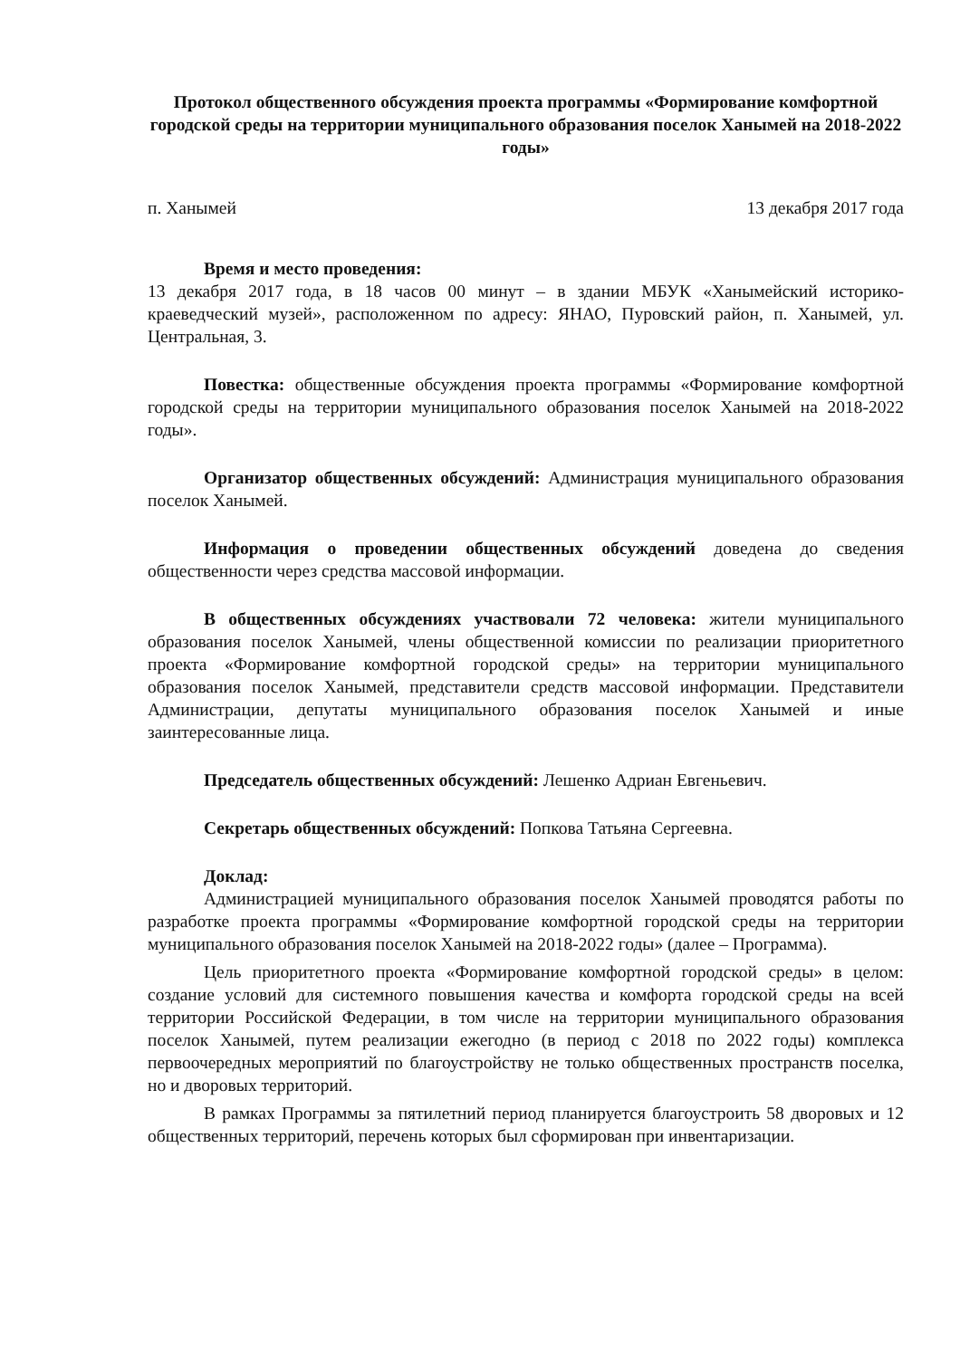Протокол общественного обсуждения проекта программы «Формирование комфортной городской среды на территории муниципального образования поселок Ханымей на 2018-2022 годы»
п. Ханымей 13 декабря 2017 года
Время и место проведения:
13 декабря 2017 года, в 18 часов 00 минут – в здании МБУК «Ханымейский историко-краеведческий музей», расположенном по адресу: ЯНАО, Пуровский район, п. Ханымей, ул. Центральная, 3.
Повестка: общественные обсуждения проекта программы «Формирование комфортной городской среды на территории муниципального образования поселок Ханымей на 2018-2022 годы».
Организатор общественных обсуждений: Администрация муниципального образования поселок Ханымей.
Информация о проведении общественных обсуждений доведена до сведения общественности через средства массовой информации.
В общественных обсуждениях участвовали 72 человека: жители муниципального образования поселок Ханымей, члены общественной комиссии по реализации приоритетного проекта «Формирование комфортной городской среды» на территории муниципального образования поселок Ханымей, представители средств массовой информации. Представители Администрации, депутаты муниципального образования поселок Ханымей и иные заинтересованные лица.
Председатель общественных обсуждений: Лешенко Адриан Евгеньевич.
Секретарь общественных обсуждений: Попкова Татьяна Сергеевна.
Доклад:
Администрацией муниципального образования поселок Ханымей проводятся работы по разработке проекта программы «Формирование комфортной городской среды на территории муниципального образования поселок Ханымей на 2018-2022 годы» (далее – Программа).
Цель приоритетного проекта «Формирование комфортной городской среды» в целом: создание условий для системного повышения качества и комфорта городской среды на всей территории Российской Федерации, в том числе на территории муниципального образования поселок Ханымей, путем реализации ежегодно (в период с 2018 по 2022 годы) комплекса первоочередных мероприятий по благоустройству не только общественных пространств поселка, но и дворовых территорий.
В рамках Программы за пятилетний период планируется благоустроить 58 дворовых и 12 общественных территорий, перечень которых был сформирован при инвентаризации.